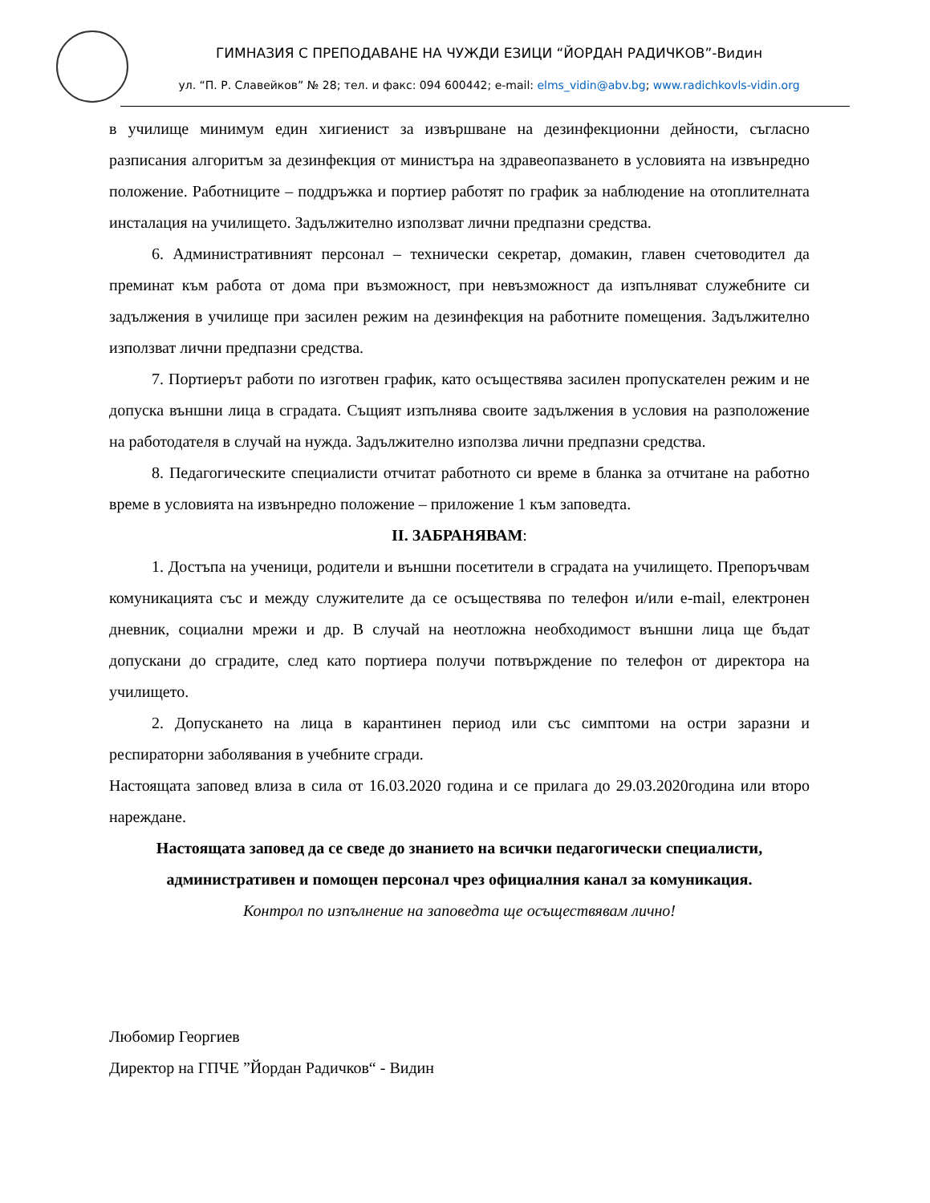ГИМНАЗИЯ С ПРЕПОДАВАНЕ НА ЧУЖДИ ЕЗИЦИ “ЙОРДАН РАДИЧКОВ”-Видин
ул. “П. Р. Славейков” № 28; тел. и факс: 094 600442; e-mail: elms_vidin@abv.bg; www.radichkovls-vidin.org
в училище минимум един хигиенист за извършване на дезинфекционни дейности, съгласно разписания алгоритъм за дезинфекция от министъра на здравеопазването в условията на извънредно положение. Работниците – поддръжка и портиер работят по график за наблюдение на отоплителната инсталация на училището. Задължително използват лични предпазни средства.
6. Административният персонал – технически секретар, домакин, главен счетоводител да преминат към работа от дома при възможност, при невъзможност да изпълняват служебните си задължения в училище при засилен режим на дезинфекция на работните помещения. Задължително използват лични предпазни средства.
7. Портиерът работи по изготвен график, като осъществява засилен пропускателен режим и не допуска външни лица в сградата. Същият изпълнява своите задължения в условия на разположение на работодателя в случай на нужда. Задължително използва лични предпазни средства.
8. Педагогическите специалисти отчитат работното си време в бланка за отчитане на работно време в условията на извънредно положение – приложение 1 към заповедта.
II. ЗАБРАНЯВАМ:
1. Достъпа на ученици, родители и външни посетители в сградата на училището. Препоръчвам комуникацията със и между служителите да се осъществява по телефон и/или e-mail, електронен дневник, социални мрежи и др. В случай на неотложна необходимост външни лица ще бъдат допускани до сградите, след като портиера получи потвърждение по телефон от директора на училището.
2. Допускането на лица в карантинен период или със симптоми на остри заразни и респираторни заболявания в учебните сгради.
Настоящата заповед влиза в сила от 16.03.2020 година и се прилага до 29.03.2020година или второ нареждане.
Настоящата заповед да се сведе до знанието на всички педагогически специалисти, административен и помощен персонал чрез официалния канал за комуникация.
Контрол по изпълнение на заповедта ще осъществявам лично!
Любомир Георгиев
Директор на ГПЧЕ ”Йордан Радичков“ - Видин